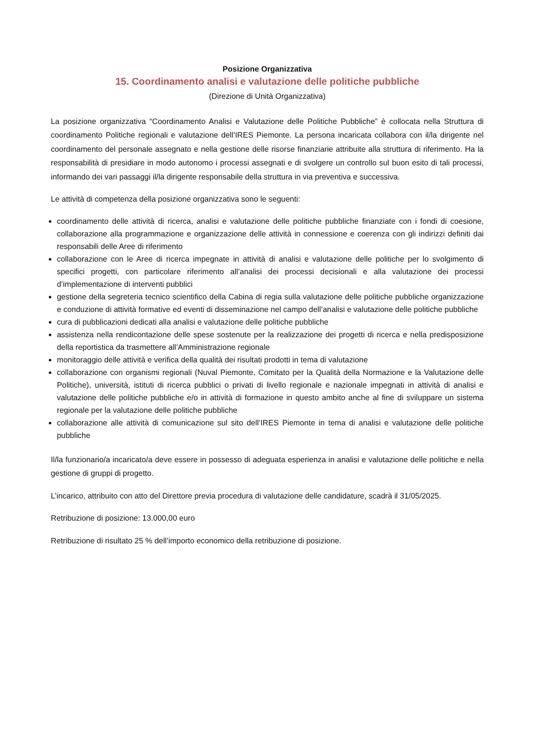Posizione Organizzativa
15. Coordinamento analisi e valutazione delle politiche pubbliche
(Direzione di Unità Organizzativa)
La posizione organizzativa “Coordinamento Analisi e Valutazione delle Politiche Pubbliche” è collocata nella Struttura di coordinamento Politiche regionali e valutazione dell’IRES Piemonte. La persona incaricata collabora con il/la dirigente nel coordinamento del personale assegnato e nella gestione delle risorse finanziarie attribuite alla struttura di riferimento. Ha la responsabilità di presidiare in modo autonomo i processi assegnati e di svolgere un controllo sul buon esito di tali processi, informando dei vari passaggi il/la dirigente responsabile della struttura in via preventiva e successiva.
Le attività di competenza della posizione organizzativa sono le seguenti:
coordinamento delle attività di ricerca, analisi e valutazione delle politiche pubbliche finanziate con i fondi di coesione, collaborazione alla programmazione e organizzazione delle attività in connessione e coerenza con gli indirizzi definiti dai responsabili delle Aree di riferimento
collaborazione con le Aree di ricerca impegnate in attività di analisi e valutazione delle politiche per lo svolgimento di specifici progetti, con particolare riferimento all’analisi dei processi decisionali e alla valutazione dei processi d’implementazione di interventi pubblici
gestione della segreteria tecnico scientifico della Cabina di regia sulla valutazione delle politiche pubbliche organizzazione e conduzione di attività formative ed eventi di disseminazione nel campo dell’analisi e valutazione delle politiche pubbliche
cura di pubblicazioni dedicati alla analisi e valutazione delle politiche pubbliche
assistenza nella rendicontazione delle spese sostenute per la realizzazione dei progetti di ricerca e nella predisposizione della reportistica da trasmettere all’Amministrazione regionale
monitoraggio delle attività e verifica della qualità dei risultati prodotti in tema di valutazione
collaborazione con organismi regionali (Nuval Piemonte, Comitato per la Qualità della Normazione e la Valutazione delle Politiche), università, istituti di ricerca pubblici o privati di livello regionale e nazionale impegnati in attività di analisi e valutazione delle politiche pubbliche e/o in attività di formazione in questo ambito anche al fine di sviluppare un sistema regionale per la valutazione delle politiche pubbliche
collaborazione alle attività di comunicazione sul sito dell’IRES Piemonte in tema di analisi e valutazione delle politiche pubbliche
Il/la funzionario/a incaricato/a deve essere in possesso di adeguata esperienza in analisi e valutazione delle politiche e nella gestione di gruppi di progetto.
L’incarico, attribuito con atto del Direttore previa procedura di valutazione delle candidature, scadrà il 31/05/2025.
Retribuzione di posizione: 13.000,00 euro
Retribuzione di risultato 25 % dell’importo economico della retribuzione di posizione.